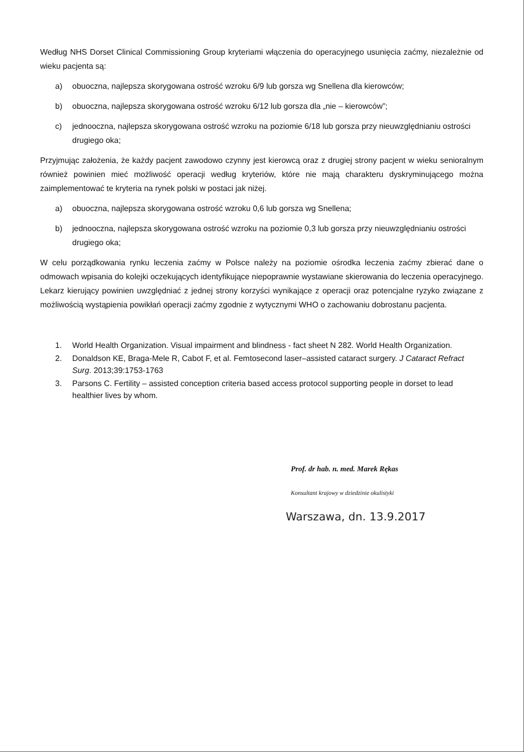Według NHS Dorset Clinical Commissioning Group kryteriami włączenia do operacyjnego usunięcia zaćmy, niezależnie od wieku pacjenta są:
a) obuoczna, najlepsza skorygowana ostrość wzroku 6/9 lub gorsza wg Snellena dla kierowców;
b) obuoczna, najlepsza skorygowana ostrość wzroku 6/12 lub gorsza dla „nie – kierowców”;
c) jednooczna, najlepsza skorygowana ostrość wzroku na poziomie 6/18 lub gorsza przy nieuwzględnianiu ostrości drugiego oka;
Przyjmując założenia, że każdy pacjent zawodowo czynny jest kierowcą oraz z drugiej strony pacjent w wieku senioralnym również powinien mieć możliwość operacji według kryteriów, które nie mają charakteru dyskryminującego można zaimplementować te kryteria na rynek polski w postaci jak niżej.
a) obuoczna, najlepsza skorygowana ostrość wzroku 0,6 lub gorsza wg Snellena;
b) jednooczna, najlepsza skorygowana ostrość wzroku na poziomie 0,3 lub gorsza przy nieuwzględnianiu ostrości drugiego oka;
W celu porządkowania rynku leczenia zaćmy w Polsce należy na poziomie ośrodka leczenia zaćmy zbierać dane o odmowach wpisania do kolejki oczekujących identyfikujące niepoprawnie wystawiane skierowania do leczenia operacyjnego. Lekarz kierujący powinien uwzględniać z jednej strony korzyści wynikające z operacji oraz potencjalne ryzyko związane z możliwością wystąpienia powikłań operacji zaćmy zgodnie z wytycznymi WHO o zachowaniu dobrostanu pacjenta.
1. World Health Organization. Visual impairment and blindness - fact sheet N 282. World Health Organization.
2. Donaldson KE, Braga-Mele R, Cabot F, et al. Femtosecond laser–assisted cataract surgery. J Cataract Refract Surg. 2013;39:1753-1763
3. Parsons C. Fertility – assisted conception criteria based access protocol supporting people in dorset to lead healthier lives by whom.
Prof. dr hab. n. med. Marek Rękas
Konsultant krajowy w dziedzinie okulistyki
Warszawa, dn. 13.9.2017